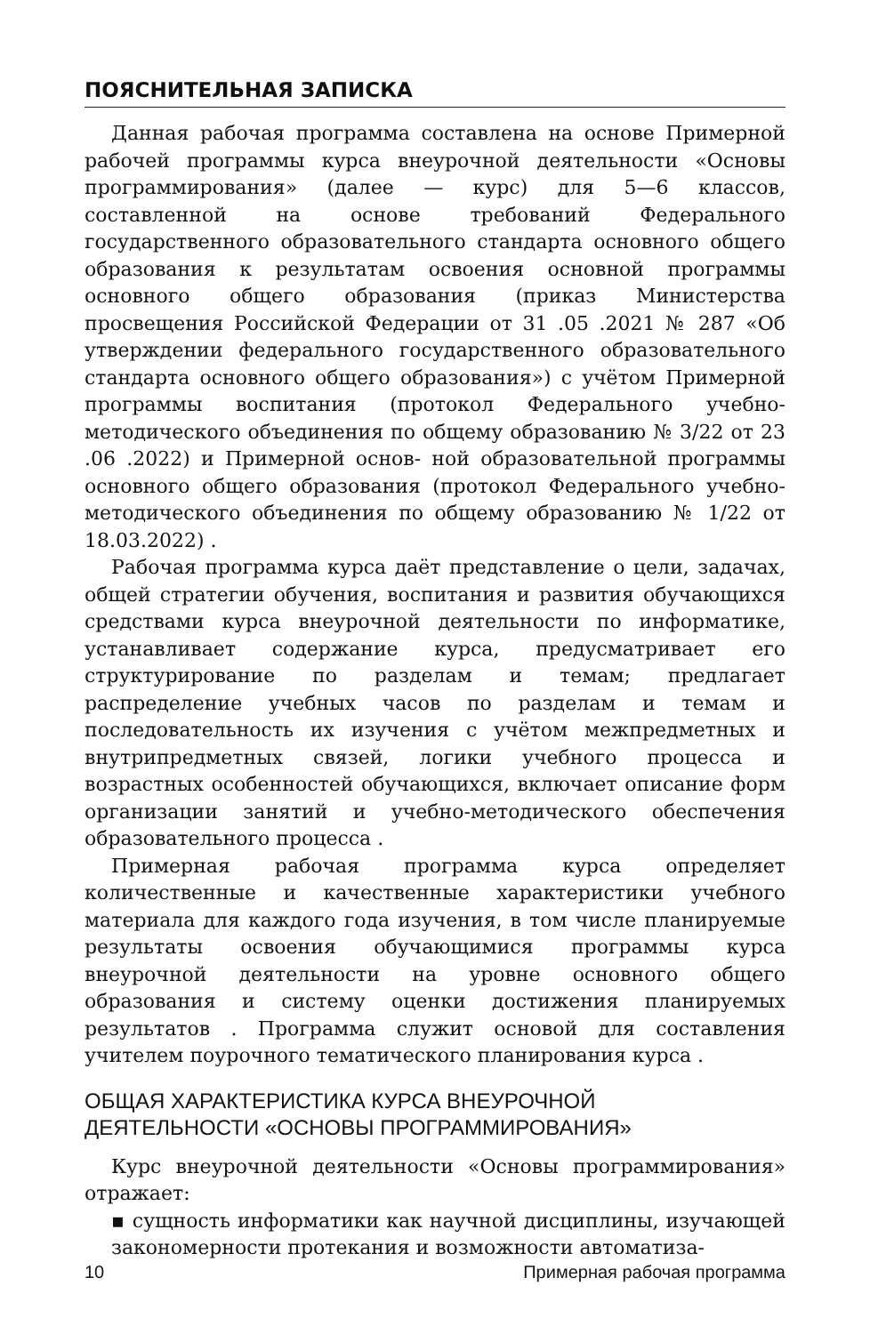ПОЯСНИТЕЛЬНАЯ ЗАПИСКА
Данная рабочая программа составлена на основе Примерной рабочей программы курса внеурочной деятельности «Основы программирования» (далее — курс) для 5—6 классов, составленной на основе требований Федерального государственного образовательного стандарта основного общего образования к результатам освоения основной программы основного общего образования (приказ Министерства просвещения Российской Федерации от 31 .05 .2021 № 287 «Об утверждении федерального государственного образовательного стандарта основного общего образования») с учётом Примерной программы воспитания (протокол Федерального учебно-методического объединения по общему образованию № 3/22 от 23 .06 .2022) и Примерной основ- ной образовательной программы основного общего образования (протокол Федерального учебно-методического объединения по общему образованию № 1/22 от 18.03.2022) .
Рабочая программа курса даёт представление о цели, задачах, общей стратегии обучения, воспитания и развития обучающихся средствами курса внеурочной деятельности по информатике, устанавливает содержание курса, предусматривает его структурирование по разделам и темам; предлагает распределение учебных часов по разделам и темам и последовательность их изучения с учётом межпредметных и внутрипредметных связей, логики учебного процесса и возрастных особенностей обучающихся, включает описание форм организации занятий и учебно-методического обеспечения образовательного процесса .
Примерная рабочая программа курса определяет количественные и качественные характеристики учебного материала для каждого года изучения, в том числе планируемые результаты освоения обучающимися программы курса внеурочной деятельности на уровне основного общего образования и систему оценки достижения планируемых результатов . Программа служит основой для составления учителем поурочного тематического планирования курса .
ОБЩАЯ ХАРАКТЕРИСТИКА КУРСА ВНЕУРОЧНОЙ
ДЕЯТЕЛЬНОСТИ «ОСНОВЫ ПРОГРАММИРОВАНИЯ»
Курс внеурочной деятельности «Основы программирования» отражает:
▪ сущность информатики как научной дисциплины, изучающей закономерности протекания и возможности автоматиза-
10 Примерная рабочая программа